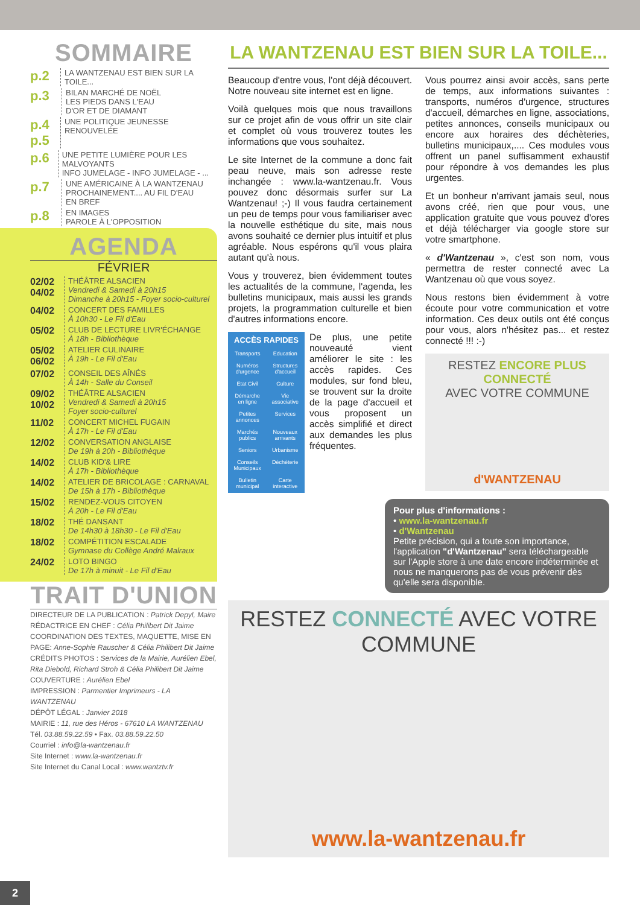SOMMAIRE
p.2 LA WANTZENAU EST BIEN SUR LA TOILE...
p.3 BILAN MARCHÉ DE NOËL
LES PIEDS DANS L'EAU
D'OR ET DE DIAMANT
p.4
p.5 UNE POLITIQUE JEUNESSE RENOUVELÉE
p.6 UNE PETITE LUMIÈRE POUR LES MALVOYANTS
INFO JUMELAGE - INFO JUMELAGE - ...
p.7 UNE AMÉRICAINE À LA WANTZENAU
PROCHAINEMENT.... AU FIL D'EAU
EN BREF
p.8 EN IMAGES
PAROLE À L'OPPOSITION
AGENDA
FÉVRIER
02/02 04/02 THÉÂTRE ALSACIEN
Vendredi & Samedi à 20h15
Dimanche à 20h15 - Foyer socio-culturel
04/02 CONCERT DES FAMILLES
À 10h30 - Le Fil d'Eau
05/02 CLUB DE LECTURE LIVR'ÉCHANGE
À 18h - Bibliothèque
05/02 06/02 ATELIER CULINAIRE
À 19h - Le Fil d'Eau
07/02 CONSEIL DES AÎNÉS
À 14h - Salle du Conseil
09/02 10/02 THÉÂTRE ALSACIEN
Vendredi & Samedi à 20h15
Foyer socio-culturel
11/02 CONCERT MICHEL FUGAIN
À 17h - Le Fil d'Eau
12/02 CONVERSATION ANGLAISE
De 19h à 20h - Bibliothèque
14/02 CLUB KID'& LIRE
À 17h - Bibliothèque
14/02 ATELIER DE BRICOLAGE : CARNAVAL
De 15h à 17h - Bibliothèque
15/02 RENDEZ-VOUS CITOYEN
À 20h - Le Fil d'Eau
18/02 THÉ DANSANT
De 14h30 à 18h30 - Le Fil d'Eau
18/02 COMPÉTITION ESCALADE
Gymnase du Collège André Malraux
24/02 LOTO BINGO
De 17h à minuit - Le Fil d'Eau
TRAIT D'UNION
DIRECTEUR DE LA PUBLICATION : Patrick Depyl, Maire
RÉDACTRICE EN CHEF : Célia Philibert Dit Jaime
COORDINATION DES TEXTES, MAQUETTE, MISE EN PAGE: Anne-Sophie Rauscher & Célia Philibert Dit Jaime
CRÉDITS PHOTOS : Services de la Mairie, Aurélien Ebel, Rita Diebold, Richard Stroh & Célia Philibert Dit Jaime
COUVERTURE : Aurélien Ebel
IMPRESSION : Parmentier Imprimeurs - LA WANTZENAU
DÉPÔT LÉGAL : Janvier 2018
MAIRIE : 11, rue des Héros - 67610 LA WANTZENAU
Tél. 03.88.59.22.59 • Fax. 03.88.59.22.50
Courriel : info@la-wantzenau.fr
Site Internet : www.la-wantzenau.fr
Site Internet du Canal Local : www.wantztv.fr
LA WANTZENAU EST BIEN SUR LA TOILE...
Beaucoup d'entre vous, l'ont déjà découvert. Notre nouveau site internet est en ligne.
Voilà quelques mois que nous travaillons sur ce projet afin de vous offrir un site clair et complet où vous trouverez toutes les informations que vous souhaitez.
Le site Internet de la commune a donc fait peau neuve, mais son adresse reste inchangée : www.la-wantzenau.fr. Vous pouvez donc désormais surfer sur La Wantzenau! ;-) Il vous faudra certainement un peu de temps pour vous familiariser avec la nouvelle esthétique du site, mais nous avons souhaité ce dernier plus intuitif et plus agréable. Nous espérons qu'il vous plaira autant qu'à nous.
Vous y trouverez, bien évidemment toutes les actualités de la commune, l'agenda, les bulletins municipaux, mais aussi les grands projets, la programmation culturelle et bien d'autres informations encore.
ACCÈS RAPIDES Transports Education Numéros d'urgence Structures d'accueil Etat Civil Culture Démarche en ligne Vie associative Petites annonces Services Marchés publics Nouveaux arrivants Seniors Urbanisme Conseils Municipaux Déchèterie Bulletin municipal Carte interactive
De plus, une petite nouveauté vient améliorer le site : les accès rapides. Ces modules, sur fond bleu, se trouvent sur la droite de la page d'accueil et vous proposent un accès simplifié et direct aux demandes les plus fréquentes.
Vous pourrez ainsi avoir accès, sans perte de temps, aux informations suivantes : transports, numéros d'urgence, structures d'accueil, démarches en ligne, associations, petites annonces, conseils municipaux ou encore aux horaires des déchèteries, bulletins municipaux,.... Ces modules vous offrent un panel suffisamment exhaustif pour répondre à vos demandes les plus urgentes.
Et un bonheur n'arrivant jamais seul, nous avons créé, rien que pour vous, une application gratuite que vous pouvez d'ores et déjà télécharger via google store sur votre smartphone.
« d'Wantzenau », c'est son nom, vous permettra de rester connecté avec La Wantzenau où que vous soyez.
Nous restons bien évidemment à votre écoute pour votre communication et votre information. Ces deux outils ont été conçus pour vous, alors n'hésitez pas... et restez connecté !!! :-)
RESTEZ ENCORE PLUS CONNECTÉ
AVEC VOTRE COMMUNE
d'WANTZENAU
Pour plus d'informations :
• www.la-wantzenau.fr
• d'Wantzenau
Petite précision, qui a toute son importance, l'application "d'Wantzenau" sera téléchargeable sur l'Apple store à une date encore indéterminée et nous ne manquerons pas de vous prévenir dès qu'elle sera disponible.
RESTEZ CONNECTÉ AVEC VOTRE COMMUNE
www.la-wantzenau.fr
2